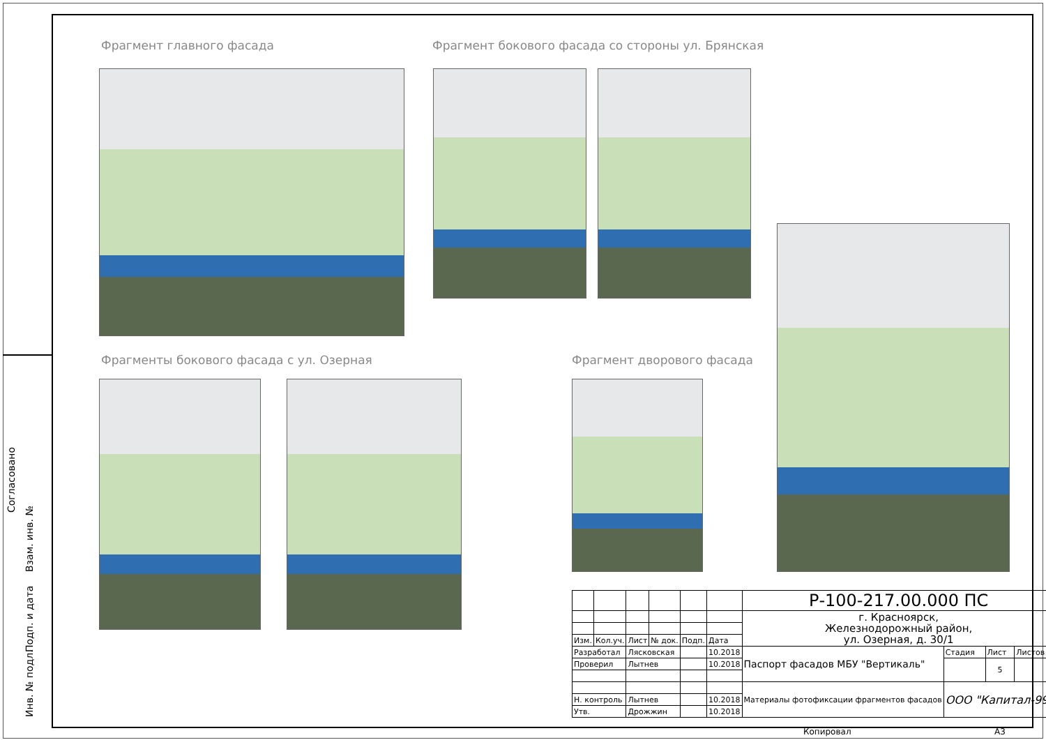Согласовано
Взам. инв. №
Подп. и дата
Инв. № подл.
Фрагмент главного фасада
Фрагмент бокового фасада со стороны ул. Брянская
Фрагменты бокового фасада с ул. Озерная
Фрагмент дворового фасада
| | | | | | | Р-100-217.00.000 ПС | | | |
| | | | | | | г. Красноярск, Железнодорожный район, ул. Озерная, д. 30/1 | | | |
| Изм. | Кол.уч. | Лист | № док. | Подп. | Дата | | | | |
| Разработал | | Лясковская | | | 10.2018 | Паспорт фасадов МБУ "Вертикаль" | Стадия | Лист | Листов |
| Проверил | | Лытнев | | | 10.2018 | | | 5 | |
| | | | | | | Материалы фотофиксации фрагментов фасадов | ООО "Капитал-99" | | |
| Н. контроль | | Лытнев | | | 10.2018 | | | | |
| Утв. | | Дрожжин | | | 10.2018 | | | | |
Копировал А3